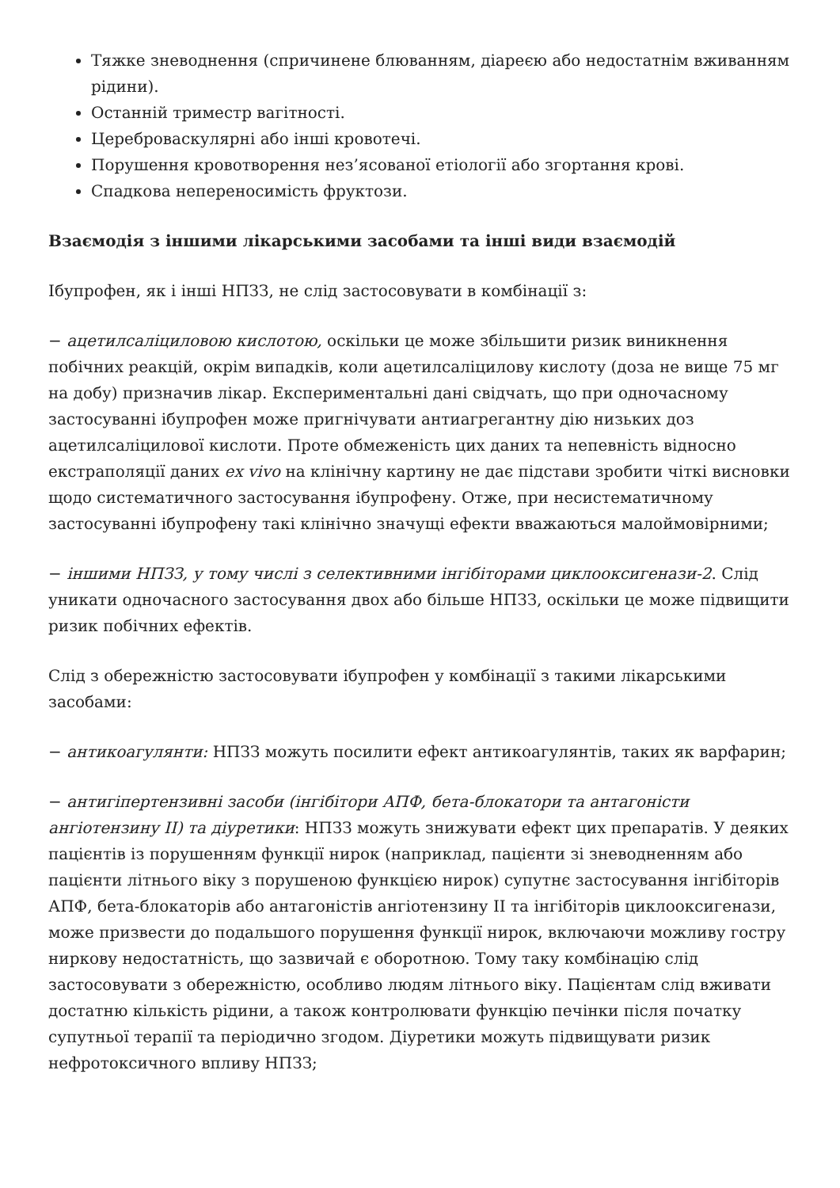Тяжке зневоднення (спричинене блюванням, діареєю або недостатнім вживанням рідини).
Останній триместр вагітності.
Цереброваскулярні або інші кровотечі.
Порушення кровотворення нез’ясованої етіології або згортання крові.
Спадкова непереносимість фруктози.
Взаємодія з іншими лікарськими засобами та інші види взаємодій
Ібупрофен, як і інші НПЗЗ, не слід застосовувати в комбінації з:
− ацетилсаліциловою кислотою, оскільки це може збільшити ризик виникнення побічних реакцій, окрім випадків, коли ацетилсаліцилову кислоту (доза не вище 75 мг на добу) призначив лікар. Експериментальні дані свідчать, що при одночасному застосуванні ібупрофен може пригнічувати антиагрегантну дію низьких доз ацетилсаліцилової кислоти. Проте обмеженість цих даних та непевність відносно екстраполяції даних ex vivo на клінічну картину не дає підстави зробити чіткі висновки щодо систематичного застосування ібупрофену. Отже, при несистематичному застосуванні ібупрофену такі клінічно значущі ефекти вважаються малоймовірними;
− іншими НПЗЗ, у тому числі з селективними інгібіторами циклооксигенази-2. Слід уникати одночасного застосування двох або більше НПЗЗ, оскільки це може підвищити ризик побічних ефектів.
Слід з обережністю застосовувати ібупрофен у комбінації з такими лікарськими засобами:
− антикоагулянти: НПЗЗ можуть посилити ефект антикоагулянтів, таких як варфарин;
− антигіпертензивні засоби (інгібітори АПФ, бета-блокатори та антагоністи ангіотензину ІІ) та діуретики: НПЗЗ можуть знижувати ефект цих препаратів. У деяких пацієнтів із порушенням функції нирок (наприклад, пацієнти зі зневодненням або пацієнти літнього віку з порушеною функцією нирок) супутнє застосування інгібіторів АПФ, бета-блокаторів або антагоністів ангіотензину ІІ та інгібіторів циклооксигенази, може призвести до подальшого порушення функції нирок, включаючи можливу гостру ниркову недостатність, що зазвичай є оборотною. Тому таку комбінацію слід застосовувати з обережністю, особливо людям літнього віку. Пацієнтам слід вживати достатню кількість рідини, а також контролювати функцію печінки після початку супутньої терапії та періодично згодом. Діуретики можуть підвищувати ризик нефротоксичного впливу НПЗЗ;